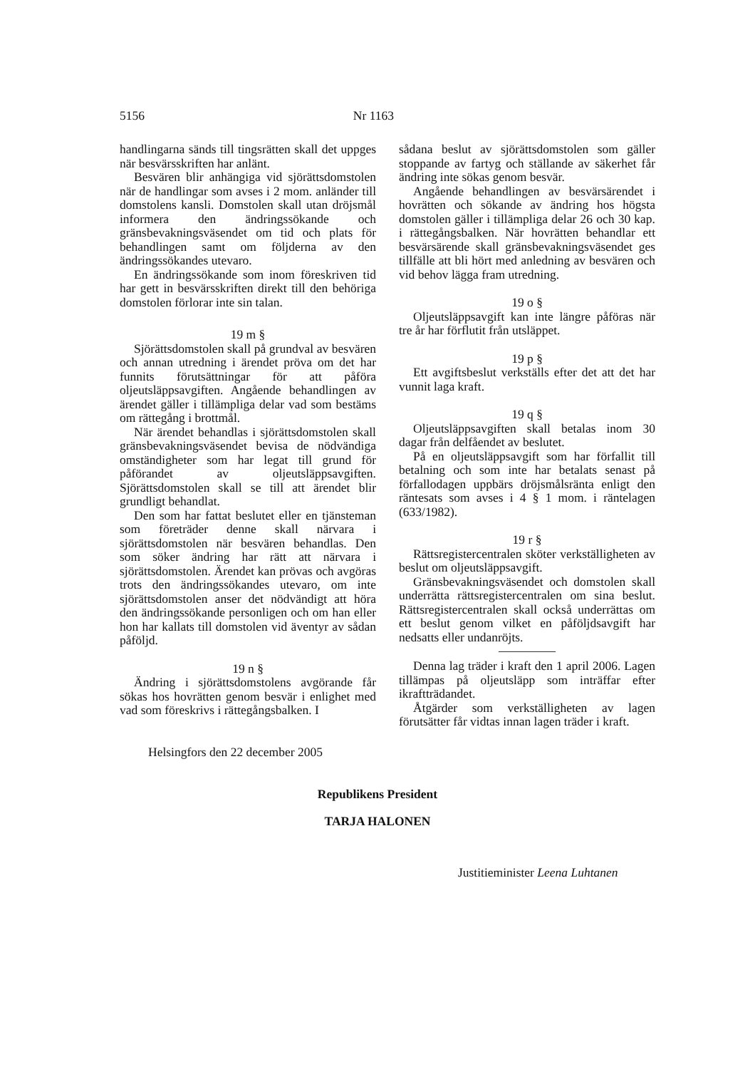5156 Nr 1163
handlingarna sänds till tingsrätten skall det uppges när besvärsskriften har anlänt.
Besvären blir anhängiga vid sjörättsdomstolen när de handlingar som avses i 2 mom. anländer till domstolens kansli. Domstolen skall utan dröjsmål informera den ändringssökande och gränsbevakningsväsendet om tid och plats för behandlingen samt om följderna av den ändringssökandes utevaro.
En ändringssökande som inom föreskriven tid har gett in besvärsskriften direkt till den behöriga domstolen förlorar inte sin talan.
19 m §
Sjörättsdomstolen skall på grundval av besvären och annan utredning i ärendet pröva om det har funnits förutsättningar för att påföra oljeutsläppsavgiften. Angående behandlingen av ärendet gäller i tillämpliga delar vad som bestäms om rättegång i brottmål.
När ärendet behandlas i sjörättsdomstolen skall gränsbevakningsväsendet bevisa de nödvändiga omständigheter som har legat till grund för påförandet av oljeutsläppsavgiften. Sjörättsdomstolen skall se till att ärendet blir grundligt behandlat.
Den som har fattat beslutet eller en tjänsteman som företräder denne skall närvara i sjörättsdomstolen när besvären behandlas. Den som söker ändring har rätt att närvara i sjörättsdomstolen. Ärendet kan prövas och avgöras trots den ändringssökandes utevaro, om inte sjörättsdomstolen anser det nödvändigt att höra den ändringssökande personligen och om han eller hon har kallats till domstolen vid äventyr av sådan påföljd.
19 n §
Ändring i sjörättsdomstolens avgörande får sökas hos hovrätten genom besvär i enlighet med vad som föreskrivs i rättegångsbalken. I
sådana beslut av sjörättsdomstolen som gäller stoppande av fartyg och ställande av säkerhet får ändring inte sökas genom besvär.
Angående behandlingen av besvärsärendet i hovrätten och sökande av ändring hos högsta domstolen gäller i tillämpliga delar 26 och 30 kap. i rättegångsbalken. När hovrätten behandlar ett besvärsärende skall gränsbevakningsväsendet ges tillfälle att bli hört med anledning av besvären och vid behov lägga fram utredning.
19 o §
Oljeutsläppsavgift kan inte längre påföras när tre år har förflutit från utsläppet.
19 p §
Ett avgiftsbeslut verkställs efter det att det har vunnit laga kraft.
19 q §
Oljeutsläppsavgiften skall betalas inom 30 dagar från delfåendet av beslutet.
På en oljeutsläppsavgift som har förfallit till betalning och som inte har betalats senast på förfallodagen uppbärs dröjsmålsränta enligt den räntesats som avses i 4 § 1 mom. i räntelagen (633/1982).
19 r §
Rättsregistercentralen sköter verkställigheten av beslut om oljeutsläppsavgift.
Gränsbevakningsväsendet och domstolen skall underrätta rättsregistercentralen om sina beslut. Rättsregistercentralen skall också underrättas om ett beslut genom vilket en påföljdsavgift har nedsatts eller undanröjts.
Denna lag träder i kraft den 1 april 2006. Lagen tillämpas på oljeutsläpp som inträffar efter ikraftträdandet.
Åtgärder som verkställigheten av lagen förutsätter får vidtas innan lagen träder i kraft.
Helsingfors den 22 december 2005
Republikens President
TARJA HALONEN
Justitieminister Leena Luhtanen